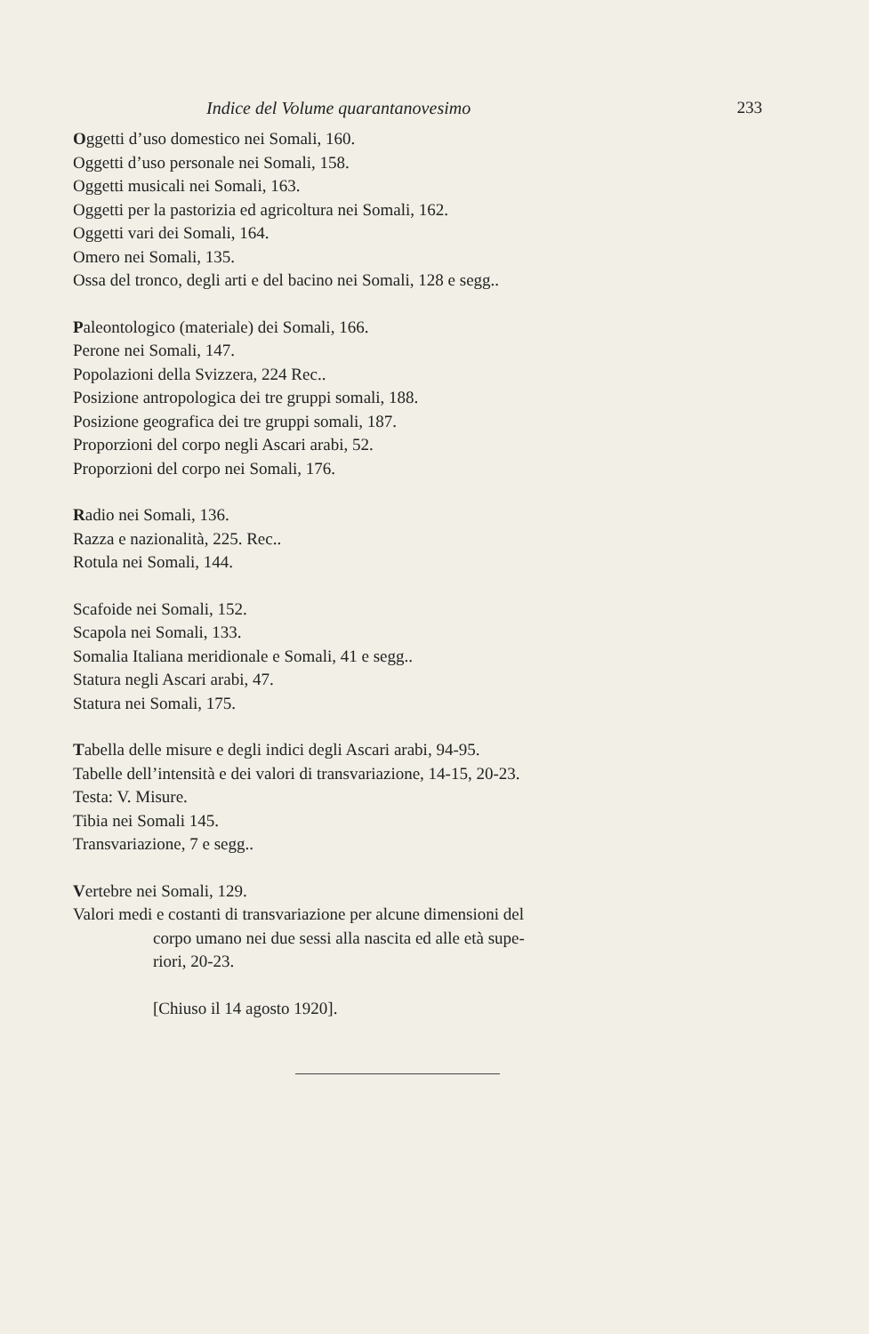Indice del Volume quarantanovesimo 233
Oggetti d’uso domestico nei Somali, 160.
Oggetti d’uso personale nei Somali, 158.
Oggetti musicali nei Somali, 163.
Oggetti per la pastorizia ed agricoltura nei Somali, 162.
Oggetti vari dei Somali, 164.
Omero nei Somali, 135.
Ossa del tronco, degli arti e del bacino nei Somali, 128 e segg..
Paleontologico (materiale) dei Somali, 166.
Perone nei Somali, 147.
Popolazioni della Svizzera, 224 Rec..
Posizione antropologica dei tre gruppi somali, 188.
Posizione geografica dei tre gruppi somali, 187.
Proporzioni del corpo negli Ascari arabi, 52.
Proporzioni del corpo nei Somali, 176.
Radio nei Somali, 136.
Razza e nazionalità, 225. Rec..
Rotula nei Somali, 144.
Scafoide nei Somali, 152.
Scapola nei Somali, 133.
Somalia Italiana meridionale e Somali, 41 e segg..
Statura negli Ascari arabi, 47.
Statura nei Somali, 175.
Tabella delle misure e degli indici degli Ascari arabi, 94-95.
Tabelle dell’intensità e dei valori di transvariazione, 14-15, 20-23.
Testa: V. Misure.
Tibia nei Somali 145.
Transvariazione, 7 e segg..
Vertebre nei Somali, 129.
Valori medi e costanti di transvariazione per alcune dimensioni del
corpo umano nei due sessi alla nascita ed alle età supe-
riori, 20-23.
[Chiuso il 14 agosto 1920].